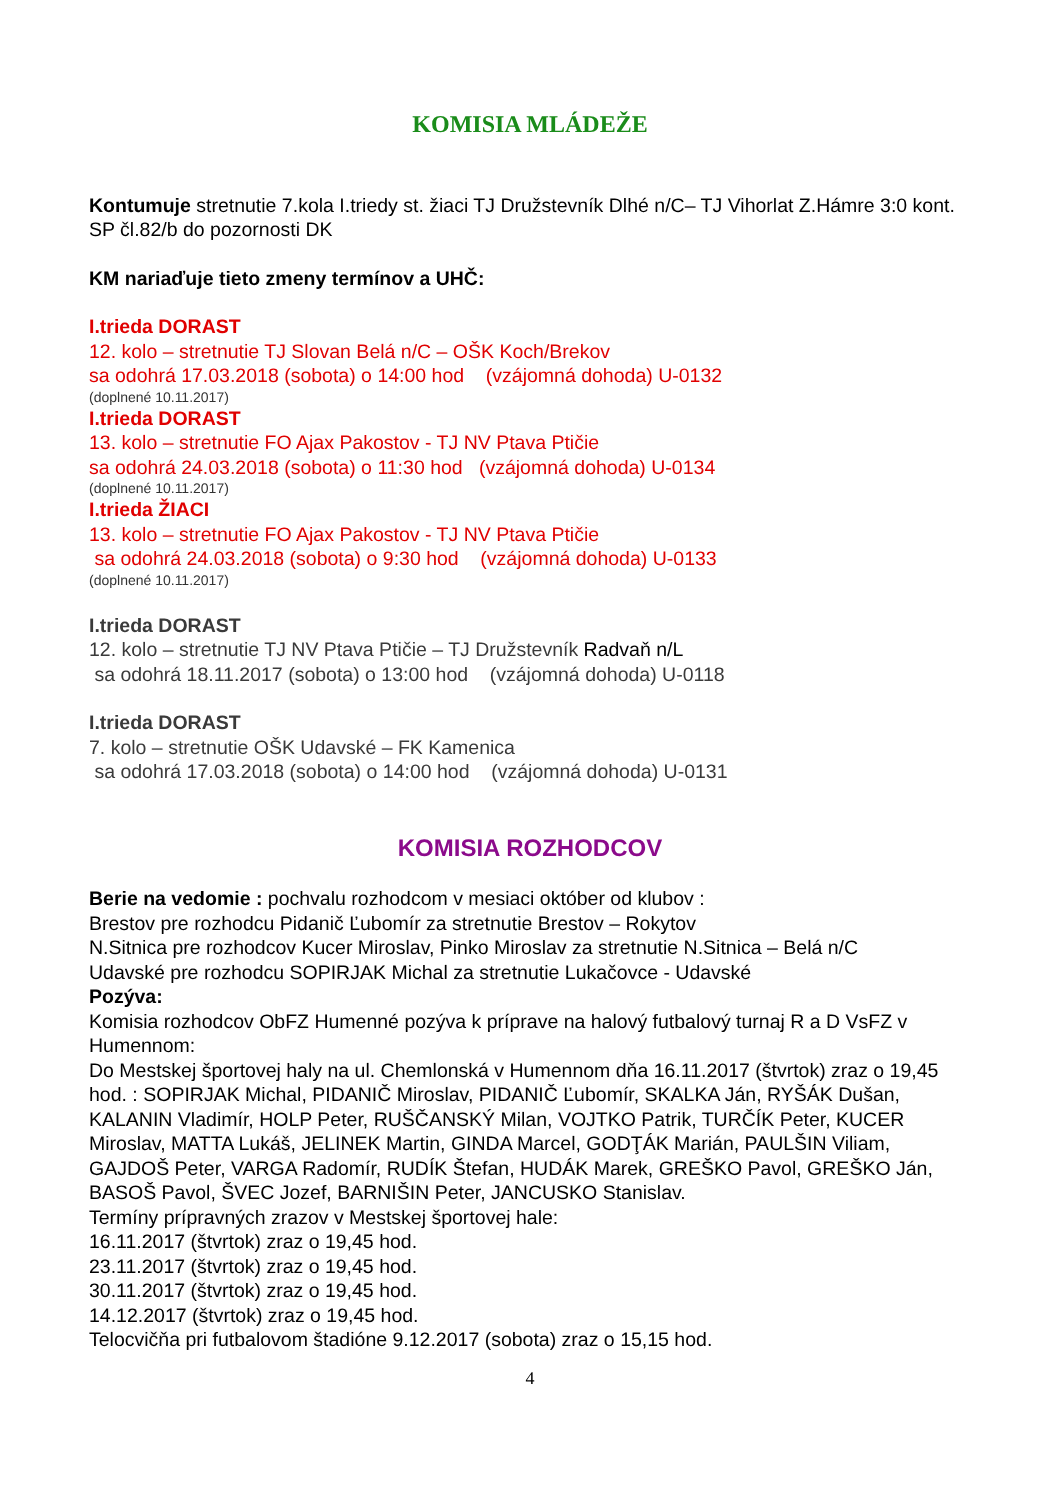KOMISIA MLÁDEŽE
Kontumuje stretnutie 7.kola I.triedy st. žiaci TJ Družstevník Dlhé n/C– TJ Vihorlat Z.Hámre 3:0 kont. SP čl.82/b do pozornosti DK
KM nariaďuje tieto zmeny termínov a UHČ:
I.trieda DORAST
12. kolo – stretnutie TJ Slovan Belá n/C – OŠK Koch/Brekov
sa odohrá 17.03.2018 (sobota) o 14:00 hod (vzájomná dohoda) U-0132
(doplnené 10.11.2017)
I.trieda DORAST
13. kolo – stretnutie FO Ajax Pakostov - TJ NV Ptava Ptičie
sa odohrá 24.03.2018 (sobota) o 11:30 hod (vzájomná dohoda) U-0134
(doplnené 10.11.2017)
I.trieda ŽIACI
13. kolo – stretnutie FO Ajax Pakostov - TJ NV Ptava Ptičie
sa odohrá 24.03.2018 (sobota) o 9:30 hod (vzájomná dohoda) U-0133
(doplnené 10.11.2017)
I.trieda DORAST
12. kolo – stretnutie TJ NV Ptava Ptičie – TJ Družstevník Radvaň n/L
sa odohrá 18.11.2017 (sobota) o 13:00 hod (vzájomná dohoda) U-0118
I.trieda DORAST
7. kolo – stretnutie OŠK Udavské – FK Kamenica
sa odohrá 17.03.2018 (sobota) o 14:00 hod (vzájomná dohoda) U-0131
KOMISIA ROZHODCOV
Berie na vedomie : pochvalu rozhodcom v mesiaci október od klubov :
Brestov pre rozhodcu Pidanič Ľubomír za stretnutie Brestov – Rokytov
N.Sitnica pre rozhodcov Kucer Miroslav, Pinko Miroslav za stretnutie N.Sitnica – Belá n/C
Udavské pre rozhodcu SOPIRJAK Michal za stretnutie Lukačovce - Udavské
Pozýva:
Komisia rozhodcov ObFZ Humenné pozýva k príprave na halový futbalový turnaj R a D VsFZ v Humennom:
Do Mestskej športovej haly na ul. Chemlonská v Humennom dňa 16.11.2017 (štvrtok) zraz o 19,45 hod. : SOPIRJAK Michal, PIDANIČ Miroslav, PIDANIČ Ľubomír, SKALKA Ján, RYŠÁK Dušan, KALANIN Vladimír, HOLP Peter, RUŠČANSKÝ Milan, VOJTKO Patrik, TURČÍK Peter, KUCER Miroslav, MATTA Lukáš, JELINEK Martin, GINDA Marcel, GODŢÁK Marián, PAULŠIN Viliam, GAJDOŠ Peter, VARGA Radomír, RUDÍK Štefan, HUDÁK Marek, GREŠKO Pavol, GREŠKO Ján, BASOŠ Pavol, ŠVEC Jozef, BARNIŠIN Peter, JANCUSKO Stanislav.
Termíny prípravných zrazov v Mestskej športovej hale:
16.11.2017 (štvrtok) zraz o 19,45 hod.
23.11.2017 (štvrtok) zraz o 19,45 hod.
30.11.2017 (štvrtok) zraz o 19,45 hod.
14.12.2017 (štvrtok) zraz o 19,45 hod.
Telocvičňa pri futbalovom štadióne 9.12.2017 (sobota) zraz o 15,15 hod.
4